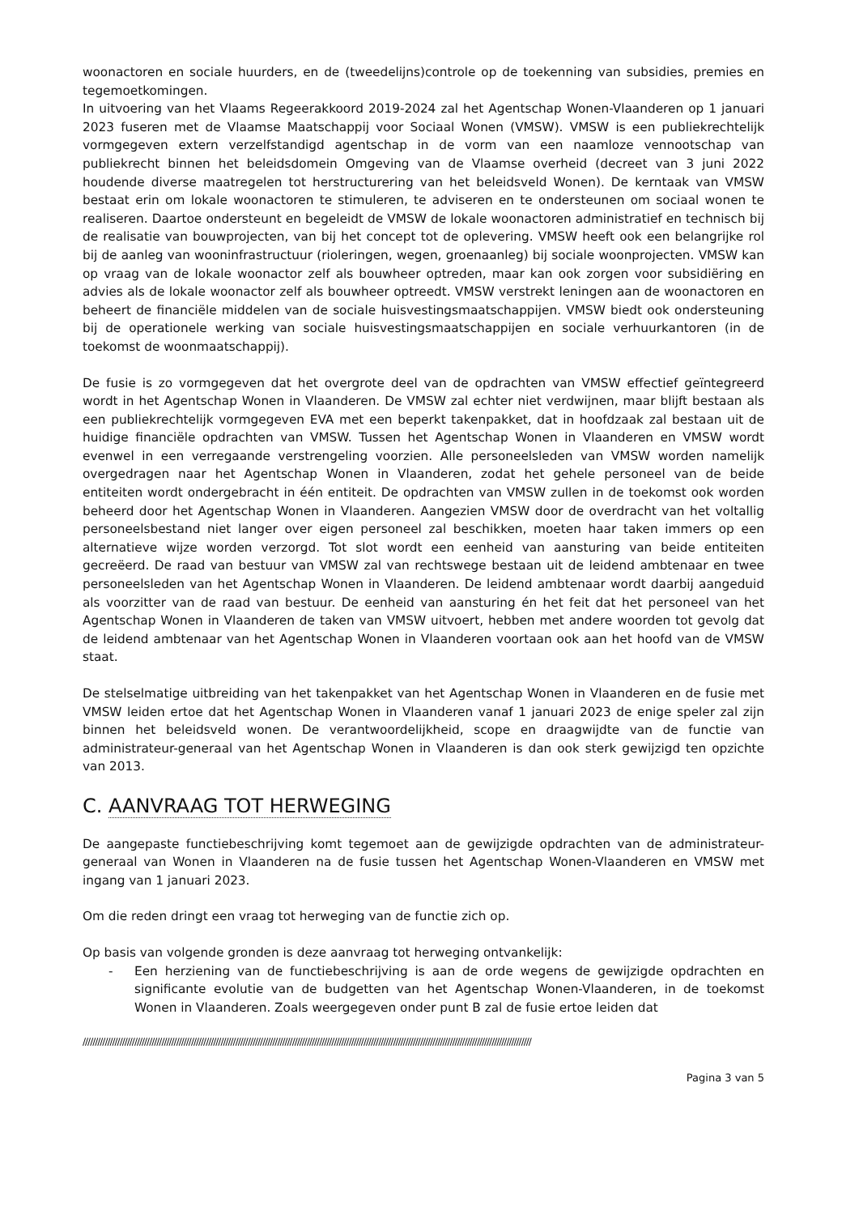woonactoren en sociale huurders, en de (tweedelijns)controle op de toekenning van subsidies, premies en tegemoetkomingen.
In uitvoering van het Vlaams Regeerakkoord 2019-2024 zal het Agentschap Wonen-Vlaanderen op 1 januari 2023 fuseren met de Vlaamse Maatschappij voor Sociaal Wonen (VMSW). VMSW is een publiekrechtelijk vormgegeven extern verzelfstandigd agentschap in de vorm van een naamloze vennootschap van publiekrecht binnen het beleidsdomein Omgeving van de Vlaamse overheid (decreet van 3 juni 2022 houdende diverse maatregelen tot herstructurering van het beleidsveld Wonen). De kerntaak van VMSW bestaat erin om lokale woonactoren te stimuleren, te adviseren en te ondersteunen om sociaal wonen te realiseren. Daartoe ondersteunt en begeleidt de VMSW de lokale woonactoren administratief en technisch bij de realisatie van bouwprojecten, van bij het concept tot de oplevering. VMSW heeft ook een belangrijke rol bij de aanleg van wooninfrastructuur (rioleringen, wegen, groenaanleg) bij sociale woonprojecten. VMSW kan op vraag van de lokale woonactor zelf als bouwheer optreden, maar kan ook zorgen voor subsidiëring en advies als de lokale woonactor zelf als bouwheer optreedt. VMSW verstrekt leningen aan de woonactoren en beheert de financiële middelen van de sociale huisvestingsmaatschappijen. VMSW biedt ook ondersteuning bij de operationele werking van sociale huisvestingsmaatschappijen en sociale verhuurkantoren (in de toekomst de woonmaatschappij).
De fusie is zo vormgegeven dat het overgrote deel van de opdrachten van VMSW effectief geïntegreerd wordt in het Agentschap Wonen in Vlaanderen. De VMSW zal echter niet verdwijnen, maar blijft bestaan als een publiekrechtelijk vormgegeven EVA met een beperkt takenpakket, dat in hoofdzaak zal bestaan uit de huidige financiële opdrachten van VMSW. Tussen het Agentschap Wonen in Vlaanderen en VMSW wordt evenwel in een verregaande verstrengeling voorzien. Alle personeelsleden van VMSW worden namelijk overgedragen naar het Agentschap Wonen in Vlaanderen, zodat het gehele personeel van de beide entiteiten wordt ondergebracht in één entiteit. De opdrachten van VMSW zullen in de toekomst ook worden beheerd door het Agentschap Wonen in Vlaanderen. Aangezien VMSW door de overdracht van het voltallig personeelsbestand niet langer over eigen personeel zal beschikken, moeten haar taken immers op een alternatieve wijze worden verzorgd. Tot slot wordt een eenheid van aansturing van beide entiteiten gecreëerd. De raad van bestuur van VMSW zal van rechtswege bestaan uit de leidend ambtenaar en twee personeelsleden van het Agentschap Wonen in Vlaanderen. De leidend ambtenaar wordt daarbij aangeduid als voorzitter van de raad van bestuur. De eenheid van aansturing én het feit dat het personeel van het Agentschap Wonen in Vlaanderen de taken van VMSW uitvoert, hebben met andere woorden tot gevolg dat de leidend ambtenaar van het Agentschap Wonen in Vlaanderen voortaan ook aan het hoofd van de VMSW staat.
De stelselmatige uitbreiding van het takenpakket van het Agentschap Wonen in Vlaanderen en de fusie met VMSW leiden ertoe dat het Agentschap Wonen in Vlaanderen vanaf 1 januari 2023 de enige speler zal zijn binnen het beleidsveld wonen. De verantwoordelijkheid, scope en draagwijdte van de functie van administrateur-generaal van het Agentschap Wonen in Vlaanderen is dan ook sterk gewijzigd ten opzichte van 2013.
C. AANVRAAG TOT HERWEGING
De aangepaste functiebeschrijving komt tegemoet aan de gewijzigde opdrachten van de administrateur-generaal van Wonen in Vlaanderen na de fusie tussen het Agentschap Wonen-Vlaanderen en VMSW met ingang van 1 januari 2023.
Om die reden dringt een vraag tot herweging van de functie zich op.
Op basis van volgende gronden is deze aanvraag tot herweging ontvankelijk:
- Een herziening van de functiebeschrijving is aan de orde wegens de gewijzigde opdrachten en significante evolutie van de budgetten van het Agentschap Wonen-Vlaanderen, in de toekomst Wonen in Vlaanderen. Zoals weergegeven onder punt B zal de fusie ertoe leiden dat
//////////////////////////////////////////////////////////////////////////////////////////////////////////////////////////////////////////////////////////////////////////////////////
Pagina 3 van 5